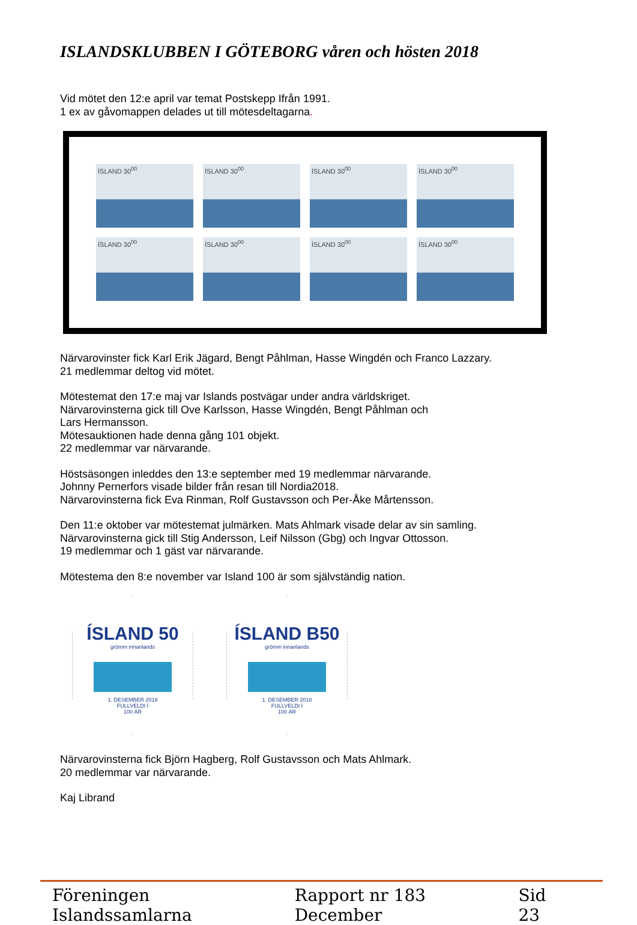ISLANDSKLUBBEN I GÖTEBORG våren och hösten 2018
Vid mötet den 12:e april var temat Postskepp Ifrån 1991.
1 ex av gåvomappen delades ut till mötesdeltagarna.
ÍSLAND 30<sup>00</sup>
ÍSLAND 30<sup>00</sup>
ÍSLAND 30<sup>00</sup>
ÍSLAND 30<sup>00</sup>
ÍSLAND 30<sup>00</sup>
ÍSLAND 30<sup>00</sup>
ÍSLAND 30<sup>00</sup>
ÍSLAND 30<sup>00</sup>
Närvarovinster fick Karl Erik Jägard, Bengt Påhlman, Hasse Wingdén och Franco Lazzary.
21 medlemmar deltog vid mötet.
Mötestemat den 17:e maj var Islands postvägar under andra världskriget.
Närvarovinsterna gick till Ove Karlsson, Hasse Wingdén, Bengt Påhlman och
Lars Hermansson.
Mötesauktionen hade denna gång 101 objekt.
22 medlemmar var närvarande.
Höstsäsongen inleddes den 13:e september med 19 medlemmar närvarande.
Johnny Pernerfors visade bilder från resan till Nordia2018.
Närvarovinsterna fick Eva Rinman, Rolf Gustavsson och Per-Åke Mårtensson.
Den 11:e oktober var mötestemat julmärken. Mats Ahlmark visade delar av sin samling.
Närvarovinsterna gick till Stig Andersson, Leif Nilsson (Gbg) och Ingvar Ottosson.
19 medlemmar och 1 gäst var närvarande.
Mötestema den 8:e november var Island 100 är som självständig nation.
ÍSLAND 50
grömm innanlands
1. DESEMBER 2018
FULLVELDI Í
100 ÁR
ÍSLAND B50
grömm innanlands
1. DESEMBER 2018
FULLVELDI Í
100 ÁR
Närvarovinsterna fick Björn Hagberg, Rolf Gustavsson och Mats Ahlmark.
20 medlemmar var närvarande.
Kaj Librand
Föreningen Islandssamlarna Rapport nr 183 December Sid 23